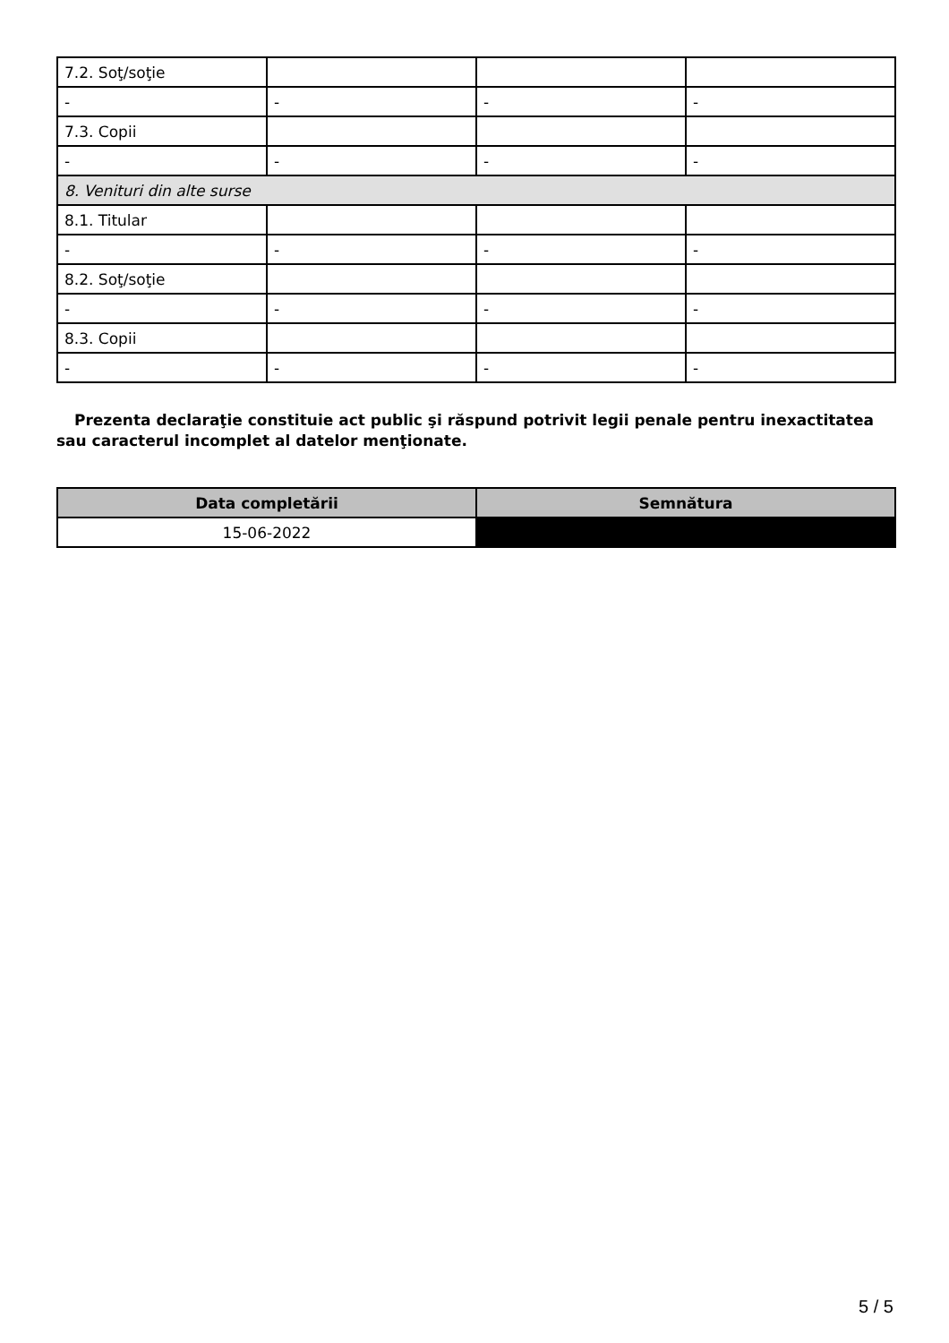| 7.2. Soţ/soţie | | | |
| - | - | - | - |
| 7.3. Copii | | | |
| - | - | - | - |
| 8. Venituri din alte surse | | | |
| 8.1. Titular | | | |
| - | - | - | - |
| 8.2. Soţ/soţie | | | |
| - | - | - | - |
| 8.3. Copii | | | |
| - | - | - | - |
Prezenta declaraţie constituie act public şi răspund potrivit legii penale pentru inexactitatea sau caracterul incomplet al datelor menţionate.
| Data completării | Semnătura |
| --- | --- |
| 15-06-2022 | |
5 / 5